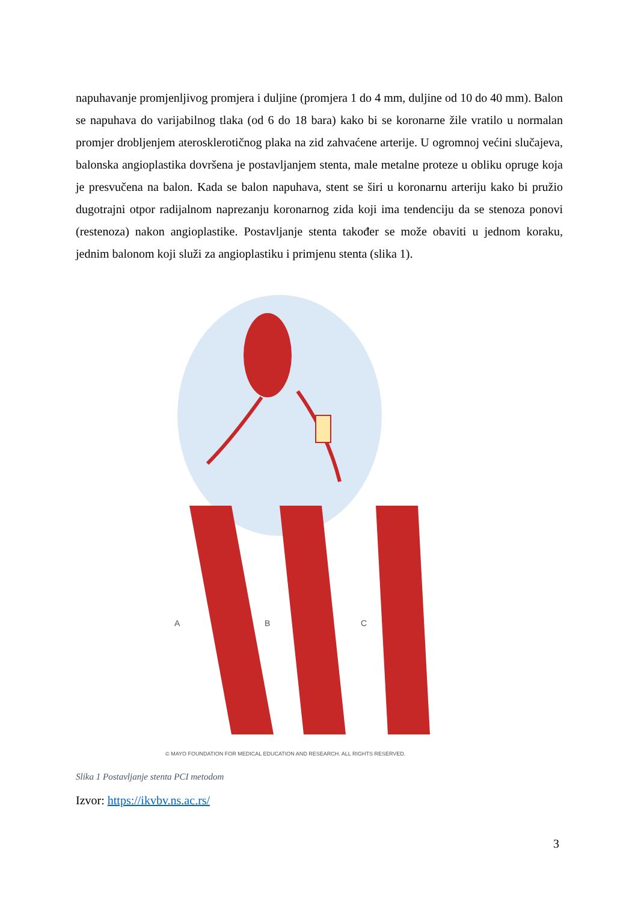napuhavanje promjenljivog promjera i duljine (promjera 1 do 4 mm, duljine od 10 do 40 mm). Balon se napuhava do varijabilnog tlaka (od 6 do 18 bara) kako bi se koronarne žile vratilo u normalan promjer drobljenjem aterosklerotičnog plaka na zid zahvaćene arterije. U ogromnoj većini slučajeva, balonska angioplastika dovršena je postavljanjem stenta, male metalne proteze u obliku opruge koja je presvučena na balon. Kada se balon napuhava, stent se širi u koronarnu arteriju kako bi pružio dugotrajni otpor radijalnom naprezanju koronarnog zida koji ima tendenciju da se stenoza ponovi (restenoza) nakon angioplastike. Postavljanje stenta također se može obaviti u jednom koraku, jednim balonom koji služi za angioplastiku i primjenu stenta (slika 1).
A
B
C
© MAYO FOUNDATION FOR MEDICAL EDUCATION AND RESEARCH. ALL RIGHTS RESERVED.
Slika 1 Postavljanje stenta PCI metodom
Izvor: https://ikvbv.ns.ac.rs/
3